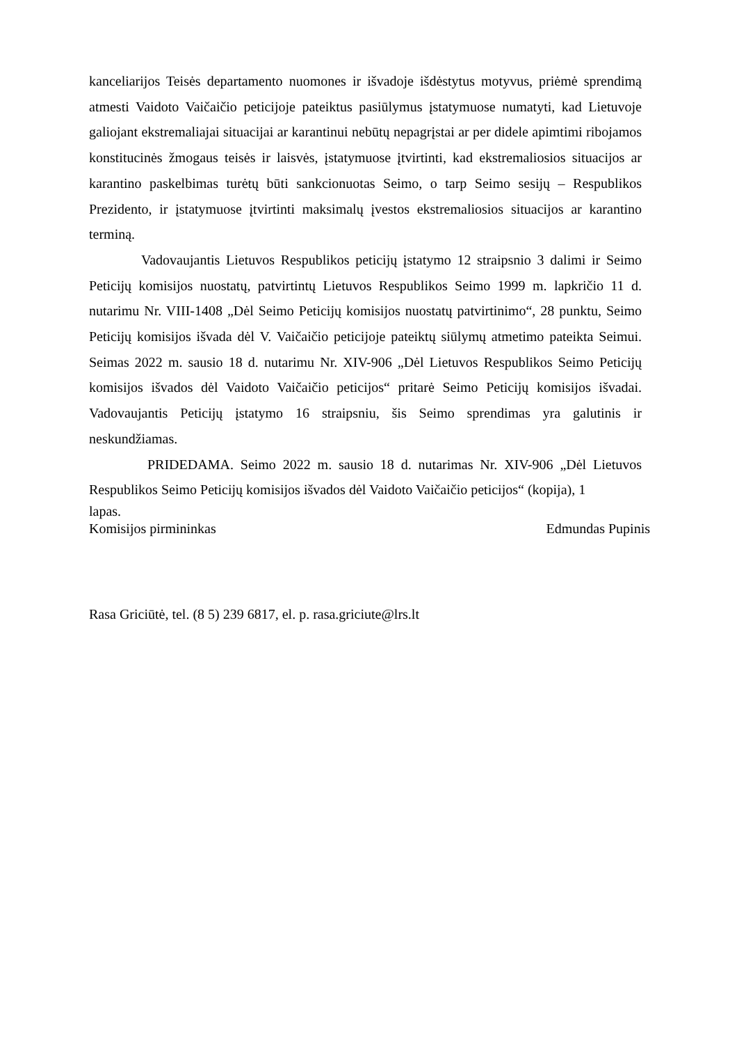kanceliarijos Teisės departamento nuomones ir išvadoje išdėstytus motyvus, priėmė sprendimą atmesti Vaidoto Vaičaičio peticijoje pateiktus pasiūlymus įstatymuose numatyti, kad Lietuvoje galiojant ekstremaliajai situacijai ar karantinui nebūtų nepagrįstai ar per didele apimtimi ribojamos konstitucinės žmogaus teisės ir laisvės, įstatymuose įtvirtinti, kad ekstremaliosios situacijos ar karantino paskelbimas turėtų būti sankcionuotas Seimo, o tarp Seimo sesijų – Respublikos Prezidento, ir įstatymuose įtvirtinti maksimalų įvestos ekstremaliosios situacijos ar karantino terminą.
Vadovaujantis Lietuvos Respublikos peticijų įstatymo 12 straipsnio 3 dalimi ir Seimo Peticijų komisijos nuostatų, patvirtintų Lietuvos Respublikos Seimo 1999 m. lapkričio 11 d. nutarimu Nr. VIII-1408 „Dėl Seimo Peticijų komisijos nuostatų patvirtinimo“, 28 punktu, Seimo Peticijų komisijos išvada dėl V. Vaičaičio peticijoje pateiktų siūlymų atmetimo pateikta Seimui. Seimas 2022 m. sausio 18 d. nutarimu Nr. XIV-906 „Dėl Lietuvos Respublikos Seimo Peticijų komisijos išvados dėl Vaidoto Vaičaičio peticijos“ pritarė Seimo Peticijų komisijos išvadai. Vadovaujantis Peticijų įstatymo 16 straipsniu, šis Seimo sprendimas yra galutinis ir neskundžiamas.
PRIDEDAMA. Seimo 2022 m. sausio 18 d. nutarimas Nr. XIV-906 „Dėl Lietuvos Respublikos Seimo Peticijų komisijos išvados dėl Vaidoto Vaičaičio peticijos“ (kopija), 1
lapas.
Komisijos pirmininkas Edmundas Pupinis
Rasa Griciūtė, tel. (8 5) 239 6817, el. p. rasa.griciute@lrs.lt